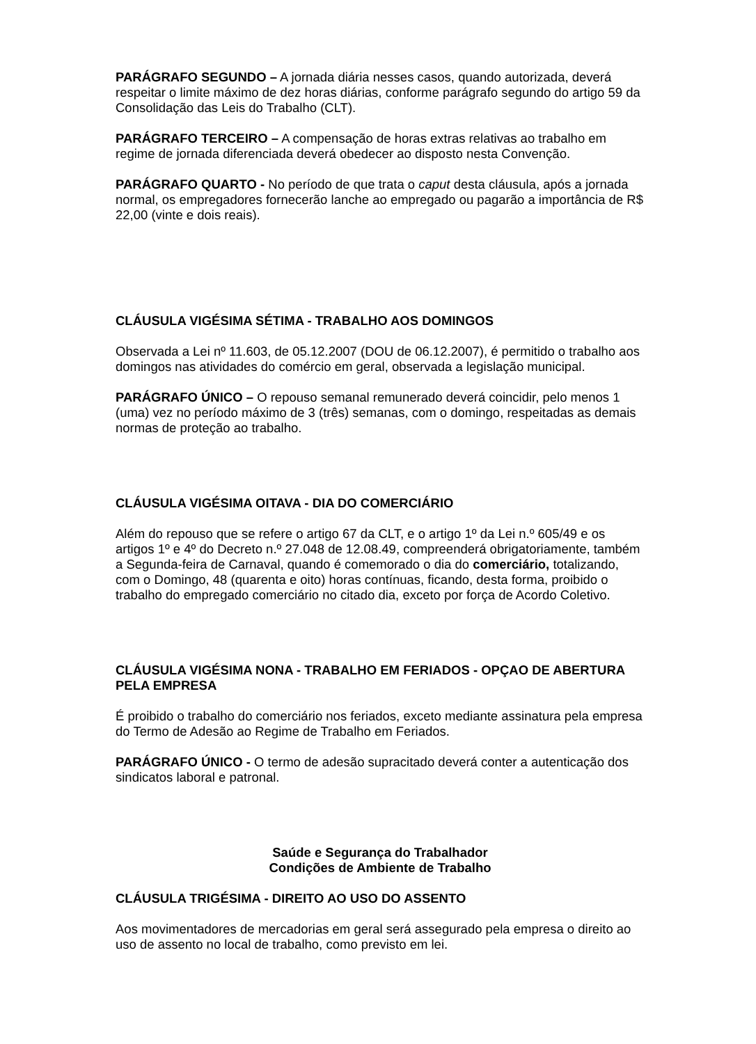PARÁGRAFO SEGUNDO – A jornada diária nesses casos, quando autorizada, deverá respeitar o limite máximo de dez horas diárias, conforme parágrafo segundo do artigo 59 da Consolidação das Leis do Trabalho (CLT).
PARÁGRAFO TERCEIRO – A compensação de horas extras relativas ao trabalho em regime de jornada diferenciada deverá obedecer ao disposto nesta Convenção.
PARÁGRAFO QUARTO - No período de que trata o caput desta cláusula, após a jornada normal, os empregadores fornecerão lanche ao empregado ou pagarão a importância de R$ 22,00 (vinte e dois reais).
CLÁUSULA VIGÉSIMA SÉTIMA - TRABALHO AOS DOMINGOS
Observada a Lei nº 11.603, de 05.12.2007 (DOU de 06.12.2007), é permitido o trabalho aos domingos nas atividades do comércio em geral, observada a legislação municipal.
PARÁGRAFO ÚNICO – O repouso semanal remunerado deverá coincidir, pelo menos 1 (uma) vez no período máximo de 3 (três) semanas, com o domingo, respeitadas as demais normas de proteção ao trabalho.
CLÁUSULA VIGÉSIMA OITAVA - DIA DO COMERCIÁRIO
Além do repouso que se refere o artigo 67 da CLT, e o artigo 1º da Lei n.º 605/49 e os artigos 1º e 4º do Decreto n.º 27.048 de 12.08.49, compreenderá obrigatoriamente, também a Segunda-feira de Carnaval, quando é comemorado o dia do comerciário, totalizando, com o Domingo, 48 (quarenta e oito) horas contínuas, ficando, desta forma, proibido o trabalho do empregado comerciário no citado dia, exceto por força de Acordo Coletivo.
CLÁUSULA VIGÉSIMA NONA - TRABALHO EM FERIADOS - OPÇAO DE ABERTURA PELA EMPRESA
É proibido o trabalho do comerciário nos feriados, exceto mediante assinatura pela empresa do Termo de Adesão ao Regime de Trabalho em Feriados.
PARÁGRAFO ÚNICO - O termo de adesão supracitado deverá conter a autenticação dos sindicatos laboral e patronal.
Saúde e Segurança do Trabalhador
Condições de Ambiente de Trabalho
CLÁUSULA TRIGÉSIMA - DIREITO AO USO DO ASSENTO
Aos movimentadores de mercadorias em geral será assegurado pela empresa o direito ao uso de assento no local de trabalho, como previsto em lei.